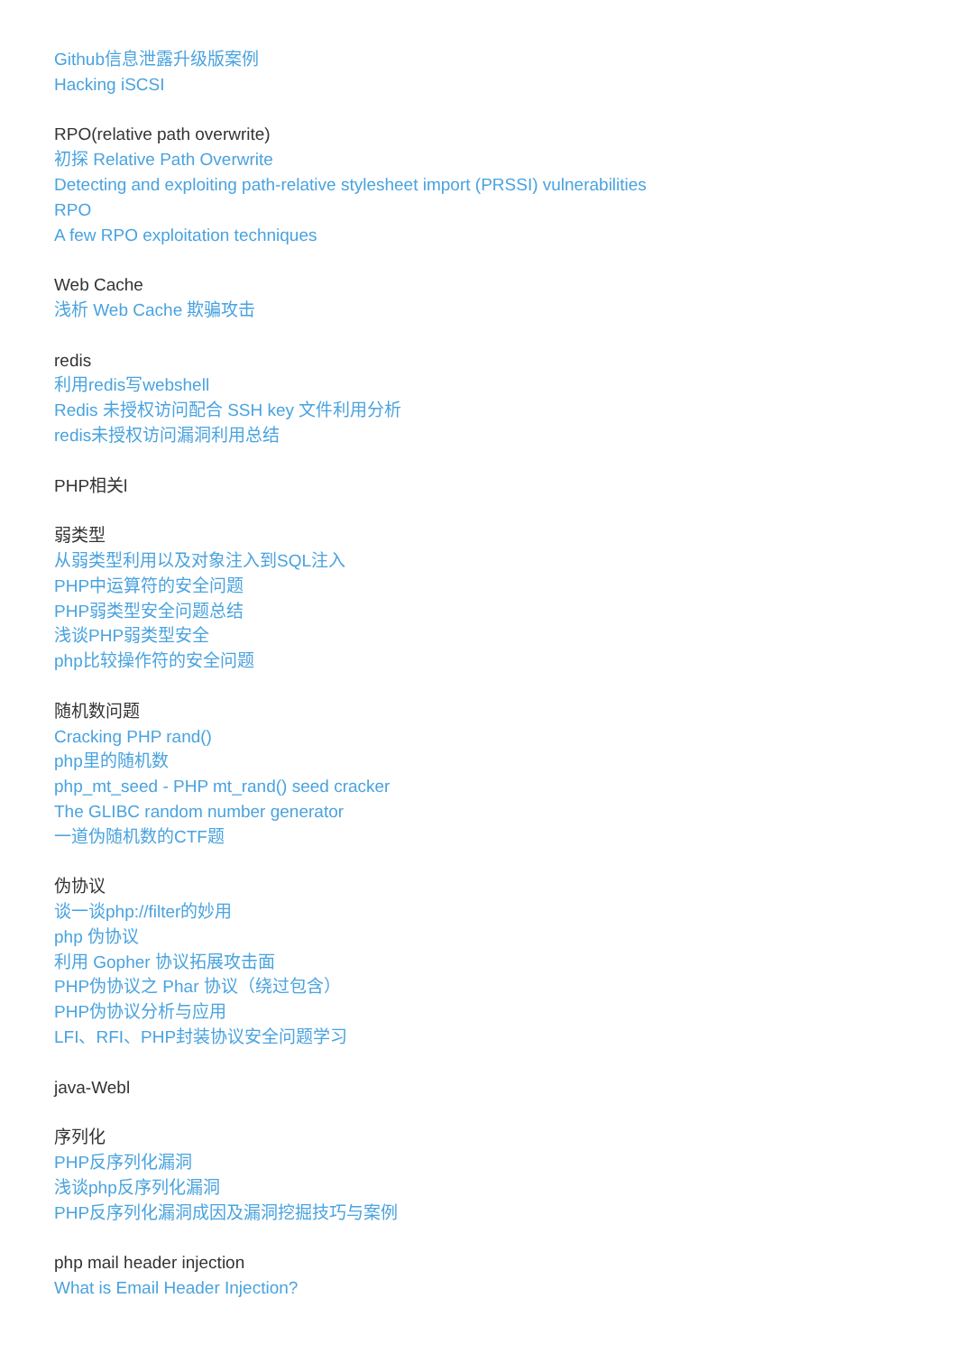Github信息泄露升级版案例
Hacking iSCSI
RPO(relative path overwrite)
初探 Relative Path Overwrite
Detecting and exploiting path-relative stylesheet import (PRSSI) vulnerabilities
RPO
A few RPO exploitation techniques
Web Cache
浅析 Web Cache 欺骗攻击
redis
利用redis写webshell
Redis 未授权访问配合 SSH key 文件利用分析
redis未授权访问漏洞利用总结
PHP相关l
弱类型
从弱类型利用以及对象注入到SQL注入
PHP中运算符的安全问题
PHP弱类型安全问题总结
浅谈PHP弱类型安全
php比较操作符的安全问题
随机数问题
Cracking PHP rand()
php里的随机数
php_mt_seed - PHP mt_rand() seed cracker
The GLIBC random number generator
一道伪随机数的CTF题
伪协议
谈一谈php://filter的妙用
php 伪协议
利用 Gopher 协议拓展攻击面
PHP伪协议之 Phar 协议（绕过包含）
PHP伪协议分析与应用
LFI、RFI、PHP封装协议安全问题学习
java-Webl
序列化
PHP反序列化漏洞
浅谈php反序列化漏洞
PHP反序列化漏洞成因及漏洞挖掘技巧与案例
php mail header injection
What is Email Header Injection?